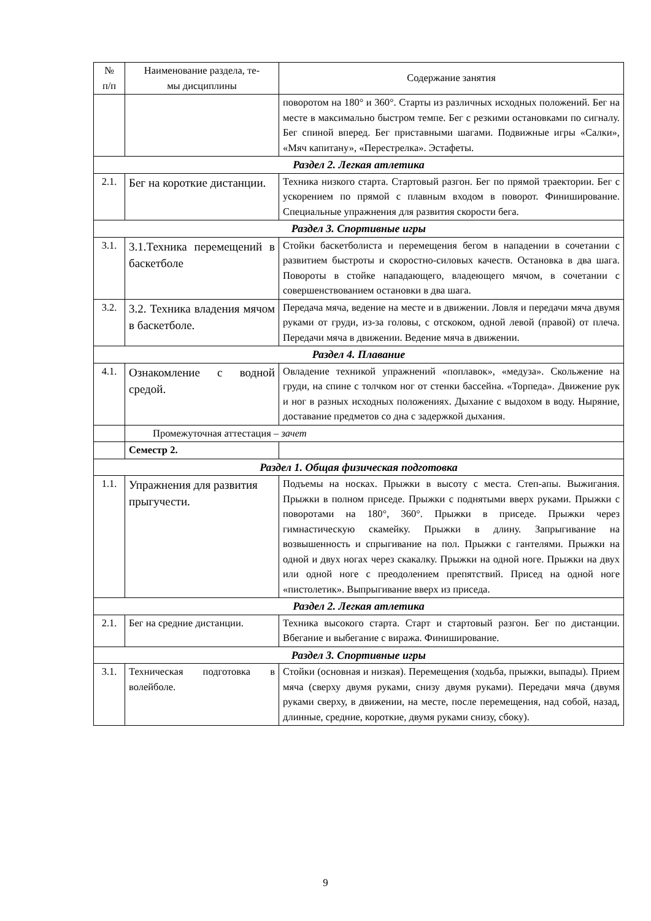| № п/п | Наименование раздела, те- мы дисциплины | Содержание занятия |
| --- | --- | --- |
| | | поворотом на 180° и 360°. Старты из различных исходных положений. Бег на месте в максимально быстром темпе. Бег с резкими остановками по сигналу. Бег спиной вперед. Бег приставными шагами. Подвижные игры «Салки», «Мяч капитану», «Перестрелка». Эстафеты. |
| Раздел 2. Легкая атлетика | | |
| 2.1. | Бег на короткие дистанции. | Техника низкого старта. Стартовый разгон. Бег по прямой траектории. Бег с ускорением по прямой с плавным входом в поворот. Финиширование. Специальные упражнения для развития скорости бега. |
| Раздел 3. Спортивные игры | | |
| 3.1. | 3.1.Техника перемещений в баскетболе | Стойки баскетболиста и перемещения бегом в нападении в сочетании с развитием быстроты и скоростно-силовых качеств. Остановка в два шага. Повороты в стойке нападающего, владеющего мячом, в сочетании с совершенствованием остановки в два шага. |
| 3.2. | 3.2. Техника владения мячом в баскетболе. | Передача мяча, ведение на месте и в движении. Ловля и передачи мяча двумя руками от груди, из-за головы, с отскоком, одной левой (правой) от плеча. Передачи мяча в движении. Ведение мяча в движении. |
| Раздел 4. Плавание | | |
| 4.1. | Ознакомление с водной средой. | Овладение техникой упражнений «поплавок», «медуза». Скольжение на груди, на спине с толчком ног от стенки бассейна. «Торпеда». Движение рук и ног в разных исходных положениях. Дыхание с выдохом в воду. Ныряние, доставание предметов со дна с задержкой дыхания. |
| | Промежуточная аттестация – зачет | |
| | Семестр 2. | |
| Раздел 1. Общая физическая подготовка | | |
| 1.1. | Упражнения для развития прыгучести. | Подъемы на носках. Прыжки в высоту с места. Степ-апы. Выжигания. Прыжки в полном приседе. Прыжки с поднятыми вверх руками. Прыжки с поворотами на 180°, 360°. Прыжки в приседе. Прыжки через гимнастическую скамейку. Прыжки в длину. Запрыгивание на возвышенность и спрыгивание на пол. Прыжки с гантелями. Прыжки на одной и двух ногах через скакалку. Прыжки на одной ноге. Прыжки на двух или одной ноге с преодолением препятствий. Присед на одной ноге «пистолетик». Выпрыгивание вверх из приседа. |
| Раздел 2. Легкая атлетика | | |
| 2.1. | Бег на средние дистанции. | Техника высокого старта. Старт и стартовый разгон. Бег по дистанции. Вбегание и выбегание с виража. Финиширование. |
| Раздел 3. Спортивные игры | | |
| 3.1. | Техническая подготовка в волейболе. | Стойки (основная и низкая). Перемещения (ходьба, прыжки, выпады). Прием мяча (сверху двумя руками, снизу двумя руками). Передачи мяча (двумя руками сверху, в движении, на месте, после перемещения, над собой, назад, длинные, средние, короткие, двумя руками снизу, сбоку). |
9